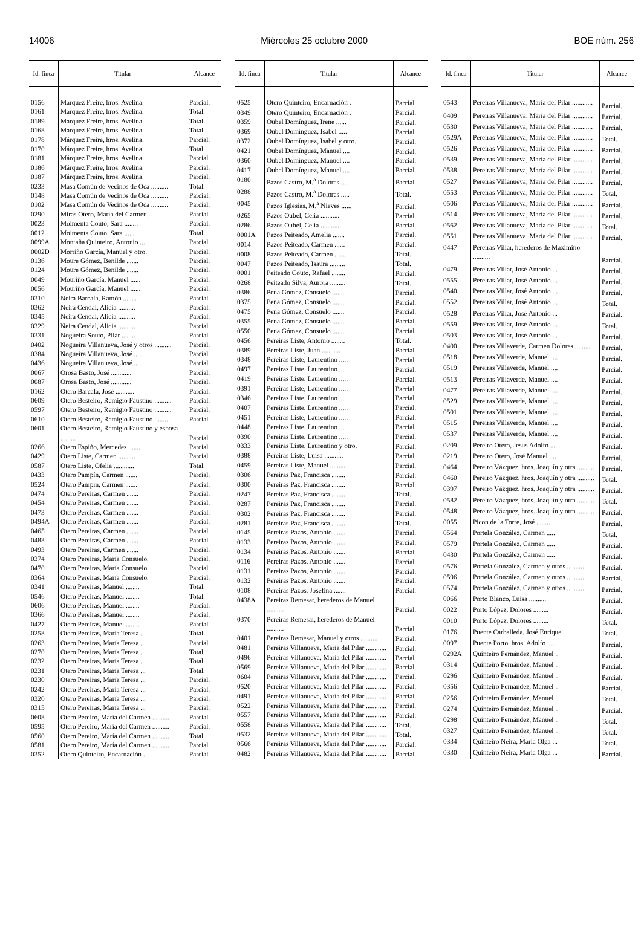14006 Miércoles 25 octubre 2000 BOE núm. 256
| Id. finca | Titular | Alcance |
| --- | --- | --- |
| 0156 | Márquez Freire, hros. Avelina. | Parcial. |
| 0161 | Márquez Freire, hros. Avelina. | Total. |
| 0189 | Márquez Freire, hros. Avelina. | Total. |
| 0168 | Márquez Freire, hros. Avelina. | Total. |
| 0178 | Márquez Freire, hros. Avelina. | Parcial. |
| 0170 | Márquez Freire, hros. Avelina. | Total. |
| 0181 | Márquez Freire, hros. Avelina. | Parcial. |
| 0186 | Márquez Freire, hros. Avelina. | Parcial. |
| 0187 | Márquez Freire, hros. Avelina. | Parcial. |
| 0233 | Masa Común de Vecinos de Oca .......... | Total. |
| 0148 | Masa Común de Vecinos de Oca .......... | Parcial. |
| 0102 | Masa Común de Vecinos de Oca .......... | Parcial. |
| 0290 | Miras Otero, María del Carmen. | Parcial. |
| 0023 | Moimenta Couto, Sara ........ | Parcial. |
| 0012 | Moimenta Couto, Sara ........ | Total. |
| 0099A | Montaña Quinteiro, Antonio ... | Parcial. |
| 0002D | Morriño García, Manuel y otro. | Parcial. |
| 0136 | Moure Gómez, Benilde ....... | Parcial. |
| 0124 | Moure Gómez, Benilde ....... | Parcial. |
| 0049 | Mouriño García, Manuel ...... | Parcial. |
| 0056 | Mouriño García, Manuel ...... | Parcial. |
| 0310 | Neira Barcala, Ramón ........ | Parcial. |
| 0362 | Neira Cendal, Alicia .......... | Parcial. |
| 0345 | Neira Cendal, Alicia .......... | Parcial. |
| 0329 | Neira Cendal, Alicia .......... | Parcial. |
| 0331 | Nogueira Souto, Pilar ........ | Parcial. |
| 0402 | Nogueira Villanueva, José y otros .......... | Parcial. |
| 0384 | Nogueira Villanueva, José ..... | Parcial. |
| 0436 | Nogueira Villanueva, José ..... | Parcial. |
| 0067 | Orosa Basto, José ............ | Parcial. |
| 0087 | Orosa Basto, José ............ | Parcial. |
| 0162 | Otero Barcala, José ........... | Parcial. |
| 0609 | Otero Besteiro, Remigio Faustino .......... | Parcial. |
| 0597 | Otero Besteiro, Remigio Faustino .......... | Parcial. |
| 0610 | Otero Besteiro, Remigio Faustino .......... | Parcial. |
| 0601 | Otero Besteiro, Remigio Faustino y esposa ......... | Parcial. |
| 0266 | Otero Espiño, Mercedes ....... | Parcial. |
| 0429 | Otero Liste, Carmen .......... | Parcial. |
| 0587 | Otero Liste, Ofelia ............ | Total. |
| 0433 | Otero Pampín, Carmen ....... | Parcial. |
| 0524 | Otero Pampín, Carmen ....... | Parcial. |
| 0474 | Otero Pereiras, Carmen ....... | Parcial. |
| 0454 | Otero Pereiras, Carmen ....... | Parcial. |
| 0473 | Otero Pereiras, Carmen ....... | Parcial. |
| 0494A | Otero Pereiras, Carmen ....... | Parcial. |
| 0465 | Otero Pereiras, Carmen ....... | Parcial. |
| 0483 | Otero Pereiras, Carmen ....... | Parcial. |
| 0493 | Otero Pereiras, Carmen ....... | Parcial. |
| 0374 | Otero Pereiras, María Consuelo. | Parcial. |
| 0470 | Otero Pereiras, María Consuelo. | Parcial. |
| 0364 | Otero Pereiras, María Consuelo. | Parcial. |
| 0341 | Otero Pereiras, Manuel ........ | Total. |
| 0546 | Otero Pereiras, Manuel ........ | Total. |
| 0606 | Otero Pereiras, Manuel ........ | Parcial. |
| 0366 | Otero Pereiras, Manuel ........ | Parcial. |
| 0427 | Otero Pereiras, Manuel ........ | Parcial. |
| 0258 | Otero Pereiras, María Teresa ... | Total. |
| 0263 | Otero Pereiras, María Teresa ... | Parcial. |
| 0270 | Otero Pereiras, María Teresa ... | Total. |
| 0232 | Otero Pereiras, María Teresa ... | Total. |
| 0231 | Otero Pereiras, María Teresa ... | Total. |
| 0230 | Otero Pereiras, María Teresa ... | Parcial. |
| 0242 | Otero Pereiras, María Teresa ... | Parcial. |
| 0320 | Otero Pereiras, María Teresa ... | Parcial. |
| 0315 | Otero Pereiras, María Teresa ... | Parcial. |
| 0608 | Otero Pereiro, María del Carmen .......... | Parcial. |
| 0595 | Otero Pereiro, María del Carmen .......... | Parcial. |
| 0560 | Otero Pereiro, María del Carmen .......... | Total. |
| 0581 | Otero Pereiro, María del Carmen .......... | Parcial. |
| 0352 | Otero Quinteiro, Encarnación . | Parcial. |
| Id. finca | Titular | Alcance |
| --- | --- | --- |
| 0525 | Otero Quinteiro, Encarnación . | Parcial. |
| 0349 | Otero Quinteiro, Encarnación . | Parcial. |
| 0359 | Oubel Domínguez, Irene ...... | Parcial. |
| 0369 | Oubel Domínguez, Isabel ..... | Parcial. |
| 0372 | Oubel Domínguez, Isabel y otro. | Parcial. |
| 0421 | Oubel Domínguez, Manuel .... | Parcial. |
| 0360 | Oubel Domínguez, Manuel .... | Parcial. |
| 0417 | Oubel Domínguez, Manuel .... | Parcial. |
| 0180 | Pazos Castro, M.<sup>a</sup> Dolores .... | Parcial. |
| 0288 | Pazos Castro, M.<sup>a</sup> Dolores ..... | Total. |
| 0045 | Pazos Iglesias, M.<sup>a</sup> Nieves ...... | Parcial. |
| 0265 | Pazos Oubel, Celia ........... | Parcial. |
| 0286 | Pazos Oubel, Celia ........... | Parcial. |
| 0001A | Pazos Peiteado, Amelia ....... | Parcial. |
| 0014 | Pazos Peiteado, Carmen ...... | Parcial. |
| 0008 | Pazos Peiteado, Carmen ...... | Total. |
| 0047 | Pazos Peiteado, Isaura ......... | Total. |
| 0001 | Peiteado Couto, Rafael ........ | Parcial. |
| 0268 | Peiteado Silva, Aurora ......... | Total. |
| 0386 | Pena Gómez, Consuelo ....... | Parcial. |
| 0375 | Pena Gómez, Consuelo ....... | Parcial. |
| 0475 | Pena Gómez, Consuelo ....... | Parcial. |
| 0355 | Pena Gómez, Consuelo ....... | Parcial. |
| 0550 | Pena Gómez, Consuelo ....... | Parcial. |
| 0456 | Pereiras Liste, Antonio ........ | Total. |
| 0389 | Pereiras Liste, Juan ........... | Parcial. |
| 0348 | Pereiras Liste, Laurentino ..... | Parcial. |
| 0497 | Pereiras Liste, Laurentino ..... | Parcial. |
| 0419 | Pereiras Liste, Laurentino ..... | Parcial. |
| 0391 | Pereiras Liste, Laurentino ..... | Parcial. |
| 0346 | Pereiras Liste, Laurentino ..... | Parcial. |
| 0407 | Pereiras Liste, Laurentino ..... | Parcial. |
| 0451 | Pereiras Liste, Laurentino ..... | Parcial. |
| 0448 | Pereiras Liste, Laurentino ..... | Parcial. |
| 0390 | Pereiras Liste, Laurentino ..... | Parcial. |
| 0333 | Pereiras Liste, Laurentino y otro. | Parcial. |
| 0388 | Pereiras Liste, Luisa ........... | Parcial. |
| 0459 | Pereiras Liste, Manuel ......... | Parcial. |
| 0306 | Pereiras Paz, Francisca ........ | Parcial. |
| 0300 | Pereiras Paz, Francisca ........ | Parcial. |
| 0247 | Pereiras Paz, Francisca ........ | Total. |
| 0287 | Pereiras Paz, Francisca ........ | Parcial. |
| 0302 | Pereiras Paz, Francisca ........ | Parcial. |
| 0281 | Pereiras Paz, Francisca ........ | Total. |
| 0145 | Pereiras Pazos, Antonio ....... | Parcial. |
| 0133 | Pereiras Pazos, Antonio ....... | Parcial. |
| 0134 | Pereiras Pazos, Antonio ....... | Parcial. |
| 0116 | Pereiras Pazos, Antonio ....... | Parcial. |
| 0131 | Pereiras Pazos, Antonio ....... | Parcial. |
| 0132 | Pereiras Pazos, Antonio ....... | Parcial. |
| 0108 | Pereiras Pazos, Josefina ....... | Parcial. |
| 0438A | Pereiras Remesar, herederos de Manuel .......... | Parcial. |
| 0370 | Pereiras Remesar, herederos de Manuel .......... | Parcial. |
| 0401 | Pereiras Remesar, Manuel y otros .......... | Parcial. |
| 0481 | Pereiras Villanueva, María del Pilar ............ | Parcial. |
| 0496 | Pereiras Villanueva, María del Pilar ............ | Parcial. |
| 0569 | Pereiras Villanueva, María del Pilar ............ | Parcial. |
| 0604 | Pereiras Villanueva, María del Pilar ............ | Parcial. |
| 0520 | Pereiras Villanueva, María del Pilar ............ | Parcial. |
| 0491 | Pereiras Villanueva, María del Pilar ............ | Parcial. |
| 0522 | Pereiras Villanueva, María del Pilar ............ | Parcial. |
| 0557 | Pereiras Villanueva, María del Pilar ............ | Parcial. |
| 0558 | Pereiras Villanueva, María del Pilar ............ | Total. |
| 0532 | Pereiras Villanueva, María del Pilar ............ | Total. |
| 0566 | Pereiras Villanueva, María del Pilar ............ | Parcial. |
| 0482 | Pereiras Villanueva, María del Pilar ............ | Parcial. |
| Id. finca | Titular | Alcance |
| --- | --- | --- |
| 0543 | Pereiras Villanueva, María del Pilar ............ | Parcial. |
| 0409 | Pereiras Villanueva, María del Pilar ............ | Parcial. |
| 0530 | Pereiras Villanueva, María del Pilar ............ | Parcial. |
| 0529A | Pereiras Villanueva, María del Pilar ............ | Total. |
| 0526 | Pereiras Villanueva, María del Pilar ............ | Parcial. |
| 0539 | Pereiras Villanueva, María del Pilar ............ | Parcial. |
| 0538 | Pereiras Villanueva, María del Pilar ............ | Parcial. |
| 0527 | Pereiras Villanueva, María del Pilar ............ | Parcial. |
| 0553 | Pereiras Villanueva, María del Pilar ............ | Total. |
| 0506 | Pereiras Villanueva, María del Pilar ............ | Parcial. |
| 0514 | Pereiras Villanueva, María del Pilar ............ | Parcial. |
| 0562 | Pereiras Villanueva, María del Pilar ............ | Total. |
| 0551 | Pereiras Villanueva, María del Pilar ............ | Parcial. |
| 0447 | Pereiras Villar, herederos de Maximino .......... | Parcial. |
| 0479 | Pereiras Villar, José Antonio ... | Parcial. |
| 0555 | Pereiras Villar, José Antonio ... | Parcial. |
| 0540 | Pereiras Villar, José Antonio ... | Parcial. |
| 0552 | Pereiras Villar, José Antonio ... | Total. |
| 0528 | Pereiras Villar, José Antonio ... | Parcial. |
| 0559 | Pereiras Villar, José Antonio ... | Total. |
| 0503 | Pereiras Villar, José Antonio ... | Parcial. |
| 0400 | Pereiras Villaverde, Carmen Dolores ......... | Parcial. |
| 0518 | Pereiras Villaverde, Manuel .... | Parcial. |
| 0519 | Pereiras Villaverde, Manuel .... | Parcial. |
| 0513 | Pereiras Villaverde, Manuel .... | Parcial. |
| 0477 | Pereiras Villaverde, Manuel .... | Parcial. |
| 0529 | Pereiras Villaverde, Manuel .... | Parcial. |
| 0501 | Pereiras Villaverde, Manuel .... | Parcial. |
| 0515 | Pereiras Villaverde, Manuel .... | Parcial. |
| 0537 | Pereiras Villaverde, Manuel .... | Parcial. |
| 0209 | Pereiro Otero, Jesus Adolfo .... | Parcial. |
| 0219 | Pereiro Otero, José Manuel .... | Parcial. |
| 0464 | Pereiro Vázquez, hros. Joaquín y otra .......... | Parcial. |
| 0460 | Pereiro Vázquez, hros. Joaquín y otra .......... | Total. |
| 0397 | Pereiro Vázquez, hros. Joaquín y otra .......... | Parcial. |
| 0582 | Pereiro Vázquez, hros. Joaquín y otra .......... | Total. |
| 0548 | Pereiro Vázquez, hros. Joaquín y otra .......... | Parcial. |
| 0055 | Picon de la Torre, José ........ | Parcial. |
| 0564 | Portela González, Carmen ..... | Total. |
| 0579 | Portela González, Carmen ..... | Parcial. |
| 0430 | Portela González, Carmen ..... | Parcial. |
| 0576 | Portela González, Carmen y otros .......... | Parcial. |
| 0596 | Portela González, Carmen y otros .......... | Parcial. |
| 0574 | Portela González, Carmen y otros .......... | Parcial. |
| 0066 | Porto Blanco, Luisa .......... | Parcial. |
| 0022 | Porto López, Dolores ......... | Parcial. |
| 0010 | Porto López, Dolores ......... | Total. |
| 0176 | Puente Carballeda, José Enrique | Total. |
| 0097 | Puente Porto, hros. Adolfo ..... | Parcial. |
| 0292A | Quinteiro Fernández, Manuel .. | Parcial. |
| 0314 | Quinteiro Fernández, Manuel .. | Parcial. |
| 0296 | Quinteiro Fernández, Manuel .. | Parcial. |
| 0356 | Quinteiro Fernández, Manuel .. | Parcial. |
| 0256 | Quinteiro Fernández, Manuel .. | Total. |
| 0274 | Quinteiro Fernández, Manuel .. | Parcial. |
| 0298 | Quinteiro Fernández, Manuel .. | Total. |
| 0327 | Quinteiro Fernández, Manuel .. | Total. |
| 0334 | Quinteiro Neira, María Olga ... | Total. |
| 0330 | Quinteiro Neira, María Olga ... | Parcial. |